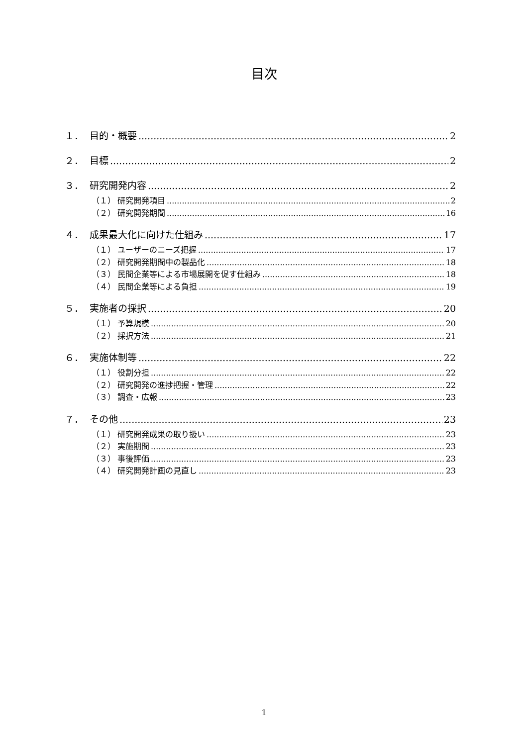目次
１． 目的・概要 2
２． 目標 2
３． 研究開発内容 2
（１） 研究開発項目 2
（２） 研究開発期間 16
４． 成果最大化に向けた仕組み 17
（１） ユーザーのニーズ把握 17
（２） 研究開発期間中の製品化 18
（３） 民間企業等による市場展開を促す仕組み 18
（４） 民間企業等による負担 19
５． 実施者の採択 20
（１） 予算規模 20
（２） 採択方法 21
６． 実施体制等 22
（１） 役割分担 22
（２） 研究開発の進捗把握・管理 22
（３） 調査・広報 23
７． その他 23
（１） 研究開発成果の取り扱い 23
（２） 実施期間 23
（３） 事後評価 23
（４） 研究開発計画の見直し 23
1